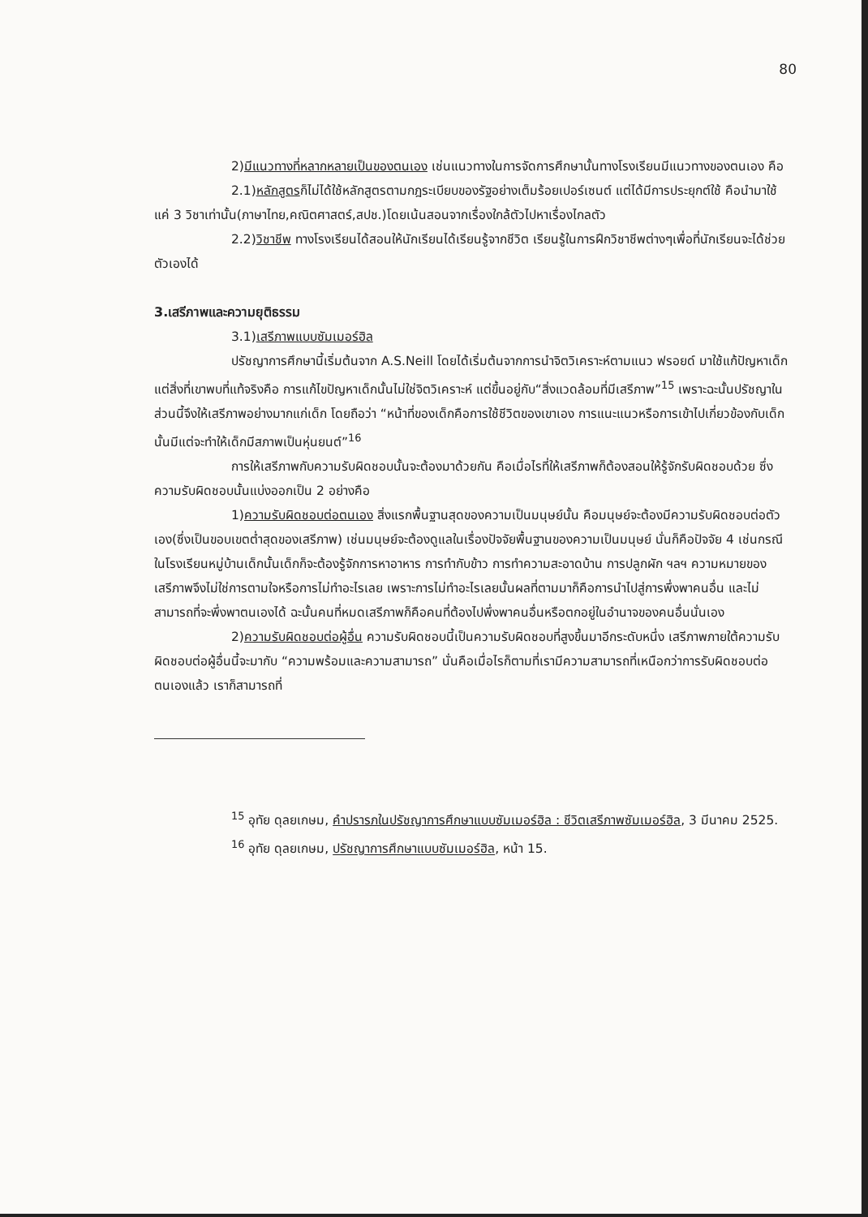80
2)มีแนวทางที่หลากหลายเป็นของตนเอง เช่นแนวทางในการจัดการศึกษานั้นทางโรงเรียนมีแนวทางของตนเอง คือ
2.1)หลักสูตรก็ไม่ได้ใช้หลักสูตรตามกฎระเบียบของรัฐอย่างเต็มร้อยเปอร์เซนต์ แต่ได้มีการประยุกต์ใช้ คือนำมาใช้แค่ 3 วิชาเท่านั้น(ภาษาไทย,คณิตศาสตร์,สปช.)โดยเน้นสอนจากเรื่องใกล้ตัวไปหาเรื่องไกลตัว
2.2)วิชาชีพ ทางโรงเรียนได้สอนให้นักเรียนได้เรียนรู้จากชีวิต เรียนรู้ในการฝึกวิชาชีพต่างๆเพื่อที่นักเรียนจะได้ช่วยตัวเองได้
3.เสรีภาพและความยุติธรรม
3.1)เสรีภาพแบบซัมเมอร์ฮิล
ปรัชญาการศึกษานี้เริ่มต้นจาก A.S.Neill โดยได้เริ่มต้นจากการนำจิตวิเคราะห์ตามแนว ฟรอยด์ มาใช้แก้ปัญหาเด็ก แต่สิ่งที่เขาพบที่แท้จริงคือ การแก้ไขปัญหาเด็กนั้นไม่ใช่จิตวิเคราะห์ แต่ขึ้นอยู่กับ“สิ่งแวดล้อมที่มีเสรีภาพ”<sup>15</sup> เพราะฉะนั้นปรัชญาในส่วนนี้จึงให้เสรีภาพอย่างมากแก่เด็ก โดยถือว่า “หน้าที่ของเด็กคือการใช้ชีวิตของเขาเอง การแนะแนวหรือการเข้าไปเกี่ยวข้องกับเด็กนั้นมีแต่จะทำให้เด็กมีสภาพเป็นหุ่นยนต์”<sup>16</sup>
การให้เสรีภาพกับความรับผิดชอบนั้นจะต้องมาด้วยกัน คือเมื่อไรที่ให้เสรีภาพก็ต้องสอนให้รู้จักรับผิดชอบด้วย ซึ่งความรับผิดชอบนั้นแบ่งออกเป็น 2 อย่างคือ
1)ความรับผิดชอบต่อตนเอง สิ่งแรกพื้นฐานสุดของความเป็นมนุษย์นั้น คือมนุษย์จะต้องมีความรับผิดชอบต่อตัวเอง(ซึ่งเป็นขอบเขตต่ำสุดของเสรีภาพ) เช่นมนุษย์จะต้องดูแลในเรื่องปัจจัยพื้นฐานของความเป็นมนุษย์ นั่นก็คือปัจจัย 4 เช่นกรณีในโรงเรียนหมู่บ้านเด็กนั้นเด็กก็จะต้องรู้จักการหาอาหาร การทำกับข้าว การทำความสะอาดบ้าน การปลูกผัก ฯลฯ ความหมายของเสรีภาพจึงไม่ใช่การตามใจหรือการไม่ทำอะไรเลย เพราะการไม่ทำอะไรเลยนั้นผลที่ตามมาก็คือการนำไปสู่การพึ่งพาคนอื่น และไม่สามารถที่จะพึ่งพาตนเองได้ ฉะนั้นคนที่หมดเสรีภาพก็คือคนที่ต้องไปพึ่งพาคนอื่นหรือตกอยู่ในอำนาจของคนอื่นนั่นเอง
2)ความรับผิดชอบต่อผู้อื่น ความรับผิดชอบนี้เป็นความรับผิดชอบที่สูงขึ้นมาอีกระดับหนึ่ง เสรีภาพภายใต้ความรับผิดชอบต่อผู้อื่นนี้จะมากับ “ความพร้อมและความสามารถ” นั่นคือเมื่อไรก็ตามที่เรามีความสามารถที่เหนือกว่าการรับผิดชอบต่อตนเองแล้ว เราก็สามารถที่
<sup>15</sup> อุทัย ดุลยเกษม, คำปรารภในปรัชญาการศึกษาแบบซัมเมอร์ฮิล : ชีวิตเสรีภาพซัมเมอร์ฮิล, 3 มีนาคม 2525.
<sup>16</sup> อุทัย ดุลยเกษม, ปรัชญาการศึกษาแบบซัมเมอร์ฮิล, หน้า 15.